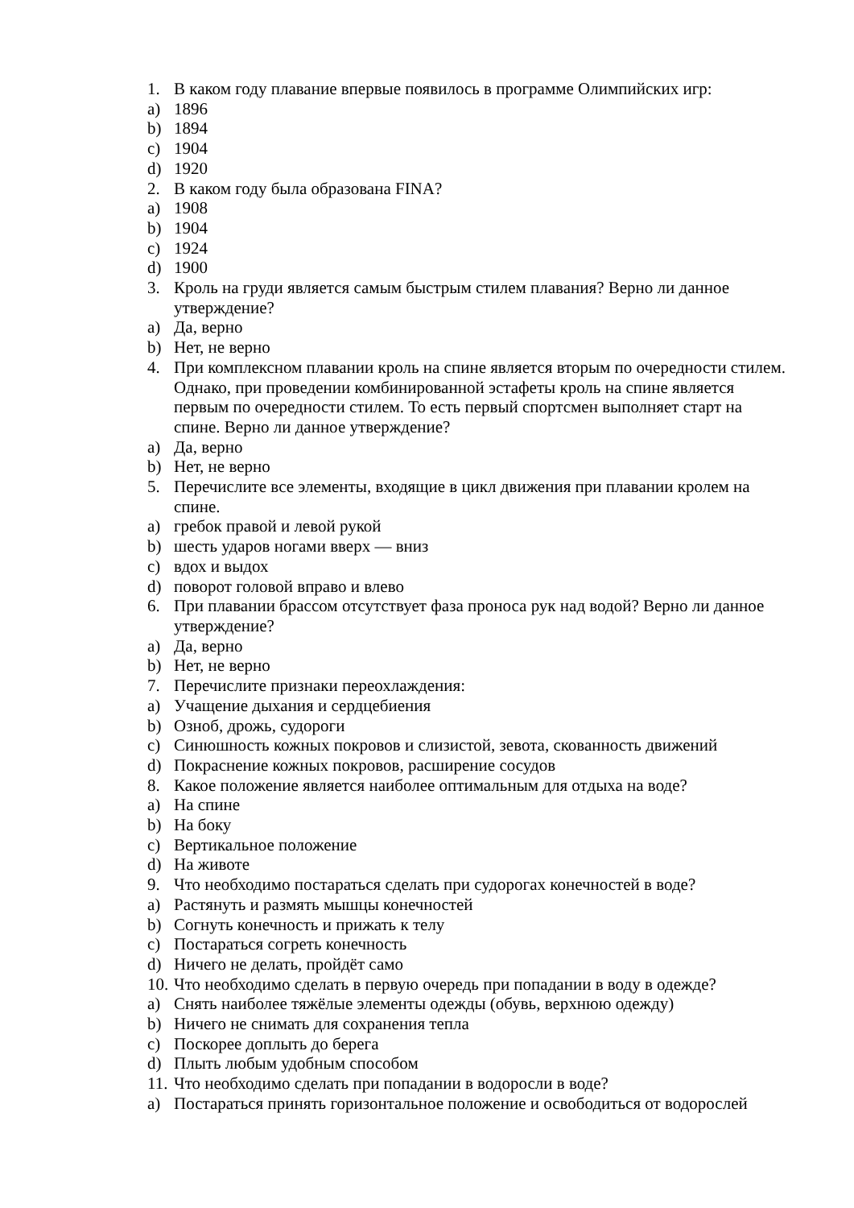1. В каком году плавание впервые появилось в программе Олимпийских игр:
a) 1896
b) 1894
c) 1904
d) 1920
2. В каком году была образована FINA?
a) 1908
b) 1904
c) 1924
d) 1900
3. Кроль на груди является самым быстрым стилем плавания? Верно ли данное утверждение?
a) Да, верно
b) Нет, не верно
4. При комплексном плавании кроль на спине является вторым по очередности стилем. Однако, при проведении комбинированной эстафеты кроль на спине является первым по очередности стилем. То есть первый спортсмен выполняет старт на спине. Верно ли данное утверждение?
a) Да, верно
b) Нет, не верно
5. Перечислите все элементы, входящие в цикл движения при плавании кролем на спине.
a) гребок правой и левой рукой
b) шесть ударов ногами вверх — вниз
c) вдох и выдох
d) поворот головой вправо и влево
6. При плавании брассом отсутствует фаза проноса рук над водой? Верно ли данное утверждение?
a) Да, верно
b) Нет, не верно
7. Перечислите признаки переохлаждения:
a) Учащение дыхания и сердцебиения
b) Озноб, дрожь, судороги
c) Синюшность кожных покровов и слизистой, зевота, скованность движений
d) Покраснение кожных покровов, расширение сосудов
8. Какое положение является наиболее оптимальным для отдыха на воде?
a) На спине
b) На боку
c) Вертикальное положение
d) На животе
9. Что необходимо постараться сделать при судорогах конечностей в воде?
a) Растянуть и размять мышцы конечностей
b) Согнуть конечность и прижать к телу
c) Постараться согреть конечность
d) Ничего не делать, пройдёт само
10. Что необходимо сделать в первую очередь при попадании в воду в одежде?
a) Снять наиболее тяжёлые элементы одежды (обувь, верхнюю одежду)
b) Ничего не снимать для сохранения тепла
c) Поскорее доплыть до берега
d) Плыть любым удобным способом
11. Что необходимо сделать при попадании в водоросли в воде?
a) Постараться принять горизонтальное положение и освободиться от водорослей